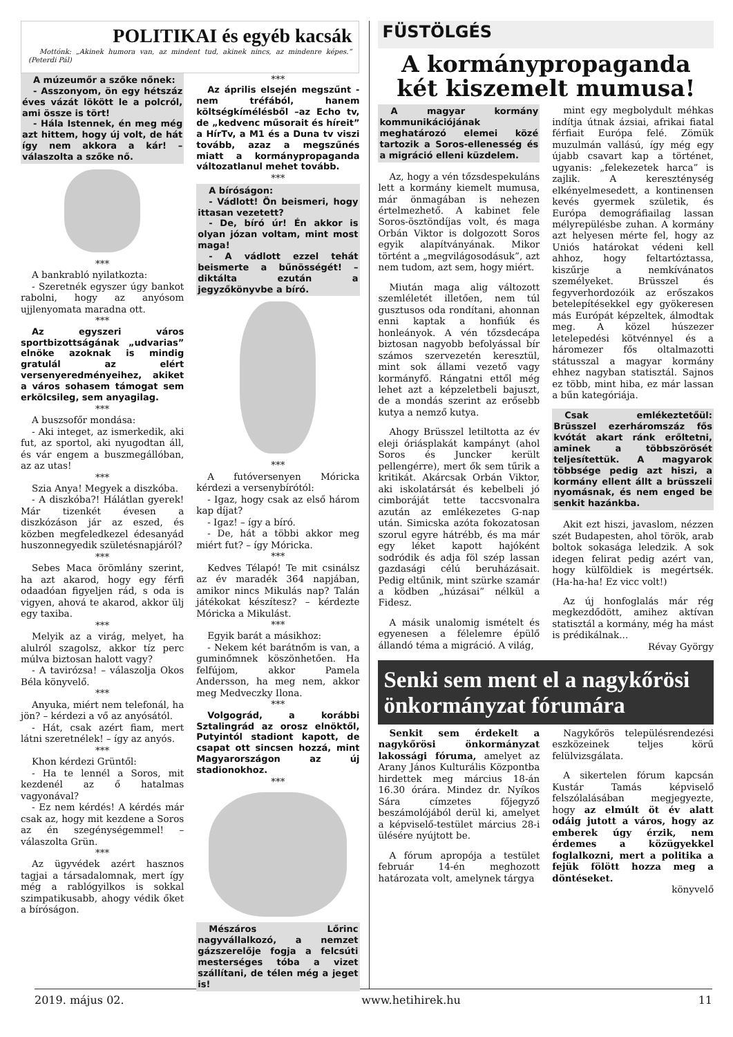POLITIKAI és egyéb kacsák
Mottónk: „Akinek humora van, az mindent tud, akinek nincs, az mindenre képes.” (Peterdi Pál)
A múzeumőr a szőke nőnek:
- Asszonyom, ön egy hétszáz éves vázát lökött le a polcról, ami össze is tört!
- Hála Istennek, én meg még azt hittem, hogy új volt, de hát így nem akkora a kár! – válaszolta a szőke nő.
***
A bankrabló nyilatkozta:
- Szeretnék egyszer úgy bankot rabolni, hogy az anyósom ujjlenyomata maradna ott.
***
Az egyszeri város sportbizottságának „udvarias” elnöke azoknak is mindig gratulál az elért versenyeredményeihez, akiket a város sohasem támogat sem erkölcsileg, sem anyagilag.
***
A buszsofőr mondása:
- Aki integet, az ismerkedik, aki fut, az sportol, aki nyugodtan áll, és vár engem a buszmegállóban, az az utas!
***
Szia Anya! Megyek a diszkóba.
- A diszkóba?! Hálátlan gyerek! Már tizenkét évesen a diszkózáson jár az eszed, és közben megfeledkezel édesanyád huszonnegyedik születésnapjáról?
***
Sebes Maca örömlány szerint, ha azt akarod, hogy egy férfi odaadóan figyeljen rád, s oda is vigyen, ahová te akarod, akkor ülj egy taxiba.
***
Melyik az a virág, melyet, ha alulról szagolsz, akkor tíz perc múlva biztosan halott vagy?
- A tavirózsa! – válaszolja Okos Béla könyvelő.
***
Anyuka, miért nem telefonál, ha jön? – kérdezi a vő az anyósától.
- Hát, csak azért fiam, mert látni szeretnélek! – így az anyós.
***
Khon kérdezi Grüntől:
- Ha te lennél a Soros, mit kezdenél az ő hatalmas vagyonával?
- Ez nem kérdés! A kérdés már csak az, hogy mit kezdene a Soros az én szegénységemmel! – válaszolta Grün.
***
Az ügyvédek azért hasznos tagjai a társadalomnak, mert így még a rablógyilkos is sokkal szimpatikusabb, ahogy védik őket a bíróságon.
***
Az április elsején megszűnt - nem tréfából, hanem költségkímélésből –az Echo tv, de „kedvenc műsorait és híreit” a HírTv, a M1 és a Duna tv viszi tovább, azaz a megszűnés miatt a kormánypropaganda változatlanul mehet tovább.
***
A bíróságon:
- Vádlott! Ön beismeri, hogy ittasan vezetett?
- De, bíró úr! Én akkor is olyan józan voltam, mint most maga!
- A vádlott ezzel tehát beismerte a bűnösségét! – diktálta ezután a jegyzőkönyvbe a bíró.
***
A futóversenyen Móricka kérdezi a versenybírótól:
- Igaz, hogy csak az első három kap díjat?
- Igaz! – így a bíró.
- De, hát a többi akkor meg miért fut? – így Móricka.
***
Kedves Télapó! Te mit csinálsz az év maradék 364 napjában, amikor nincs Mikulás nap? Talán játékokat készítesz? – kérdezte Móricka a Mikulást.
***
Egyik barát a másikhoz:
- Nekem két barátnőm is van, a guminőmnek köszönhetően. Ha felfújom, akkor Pamela Andersson, ha meg nem, akkor meg Medveczky Ilona.
***
Volgográd, a korábbi Sztalingrád az orosz elnöktől, Putyintól stadiont kapott, de csapat ott sincsen hozzá, mint Magyarországon az új stadionokhoz.
***
Mészáros Lőrinc nagyvállalkozó, a nemzet gázszerelője fogja a felcsúti mesterséges tóba a vizet szállítani, de télen még a jeget is!
FÜSTÖLGÉS
A kormánypropaganda két kiszemelt mumusa!
A magyar kormány kommunikációjának meghatározó elemei közé tartozik a Soros-ellenesség és a migráció elleni küzdelem.
Az, hogy a vén tőzsdespekuláns lett a kormány kiemelt mumusa, már önmagában is nehezen értelmezhető. A kabinet fele Soros-ösztöndíjas volt, és maga Orbán Viktor is dolgozott Soros egyik alapítványának. Mikor történt a „megvilágosodásuk”, azt nem tudom, azt sem, hogy miért.
Miután maga alig változott szemléletét illetően, nem túl gusztusos oda rondítani, ahonnan enni kaptak a honfiúk és honleányok. A vén tőzsdecápa biztosan nagyobb befolyással bír számos szervezetén keresztül, mint sok állami vezető vagy kormányfő. Rángatni ettől még lehet azt a képzeletbeli bajuszt, de a mondás szerint az erősebb kutya a nemző kutya.
Ahogy Brüsszel letiltotta az év eleji óriásplakát kampányt (ahol Soros és Juncker került pellengérre), mert ők sem tűrik a kritikát. Akárcsak Orbán Viktor, aki iskolatársát és kebelbeli jó cimboráját tette taccsvonalra azután az emlékezetes G-nap után. Simicska azóta fokozatosan szorul egyre hátrébb, és ma már egy léket kapott hajóként sodródik és adja föl szép lassan gazdasági célú beruházásait. Pedig eltűnik, mint szürke szamár a ködben „húzásai” nélkül a Fidesz.
A másik unalomig ismételt és egyenesen a félelemre épülő állandó téma a migráció. A világ,
mint egy megbolydult méhkas indítja útnak ázsiai, afrikai fiatal férfiait Európa felé. Zömük muzulmán vallású, így még egy újabb csavart kap a történet, ugyanis: „felekezetek harca” is zajlik. A kereszténység elkényelmesedett, a kontinensen kevés gyermek születik, és Európa demográfiailag lassan mélyrepülésbe zuhan. A kormány azt helyesen mérte fel, hogy az Uniós határokat védeni kell ahhoz, hogy feltartóztassa, kiszűrje a nemkívánatos személyeket. Brüsszel és fegyverhordozóik az erőszakos betelepítésekkel egy gyökeresen más Európát képzeltek, álmodtak meg. A közel húszezer letelepedési kötvénnyel és a háromezer fős oltalmazotti státusszal a magyar kormány ehhez nagyban statisztál. Sajnos ez több, mint hiba, ez már lassan a bűn kategóriája.
Csak emlékeztetőül: Brüsszel ezerháromszáz fős kvótát akart ránk erőltetni, aminek a többszörösét teljesítettük. A magyarok többsége pedig azt hiszi, a kormány ellent állt a brüsszeli nyomásnak, és nem enged be senkit hazánkba.
Akit ezt hiszi, javaslom, nézzen szét Budapesten, ahol török, arab boltok sokasága leledzik. A sok idegen felirat pedig azért van, hogy külföldiek is megértsék. (Ha-ha-ha! Ez vicc volt!)
Az új honfoglalás már rég megkezdődött, amihez aktívan statisztál a kormány, még ha mást is prédikálnak...
Révay György
Senki sem ment el a nagykőrösi önkormányzat fórumára
Senkit sem érdekelt a nagykőrösi önkormányzat lakossági fóruma, amelyet az Arany János Kulturális Központba hirdettek meg március 18-án 16.30 órára. Mindez dr. Nyíkos Sára címzetes főjegyző beszámolójából derül ki, amelyet a képviselő-testület március 28-i ülésére nyújtott be.
A fórum apropója a testület február 14-én meghozott határozata volt, amelynek tárgya
Nagykőrös településrendezési eszközeinek teljes körű felülvizsgálata.
A sikertelen fórum kapcsán Kustár Tamás képviselő felszólalásában megjegyezte, hogy az elmúlt öt év alatt odáig jutott a város, hogy az emberek úgy érzik, nem érdemes a közügyekkel foglalkozni, mert a politika a fejük fölött hozza meg a döntéseket.
könyvelő
2019. május 02. www.hetihirek.hu 11